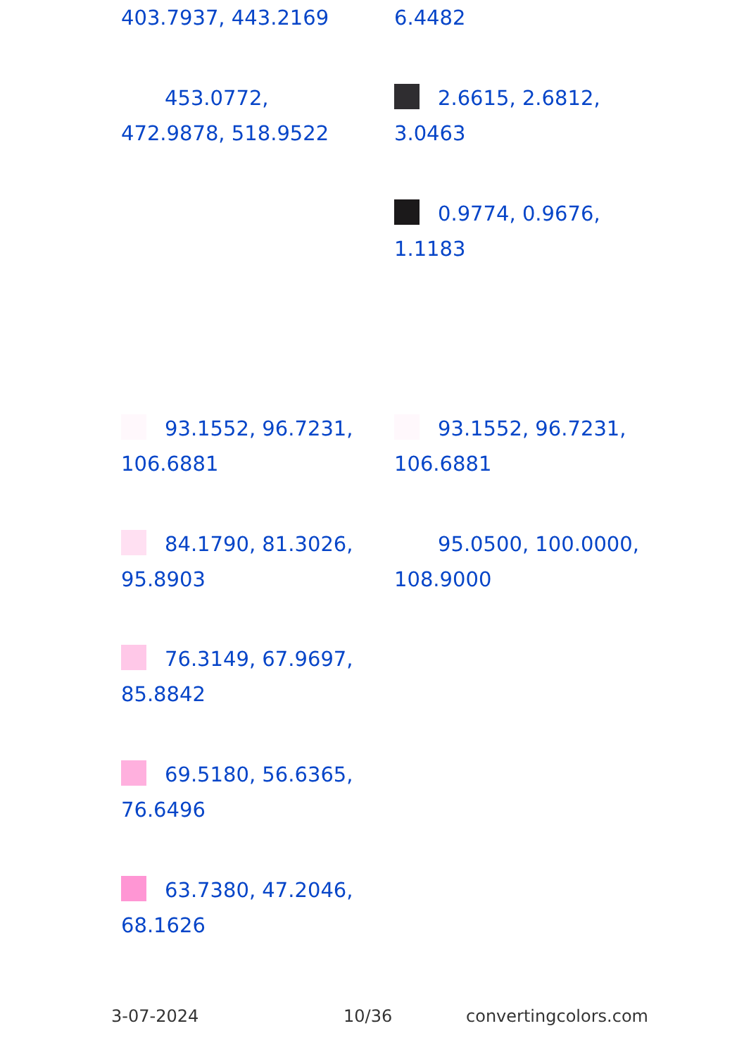403.7937, 443.2169 6.4482
453.0772, 472.9878, 518.9522
2.6615, 2.6812, 3.0463
0.9774, 0.9676, 1.1183
93.1552, 96.7231, 106.6881
93.1552, 96.7231, 106.6881
84.1790, 81.3026, 95.8903
95.0500, 100.0000, 108.9000
76.3149, 67.9697, 85.8842
69.5180, 56.6365, 76.6496
63.7380, 47.2046, 68.1626
3-07-2024 10/36 convertingcolors.com